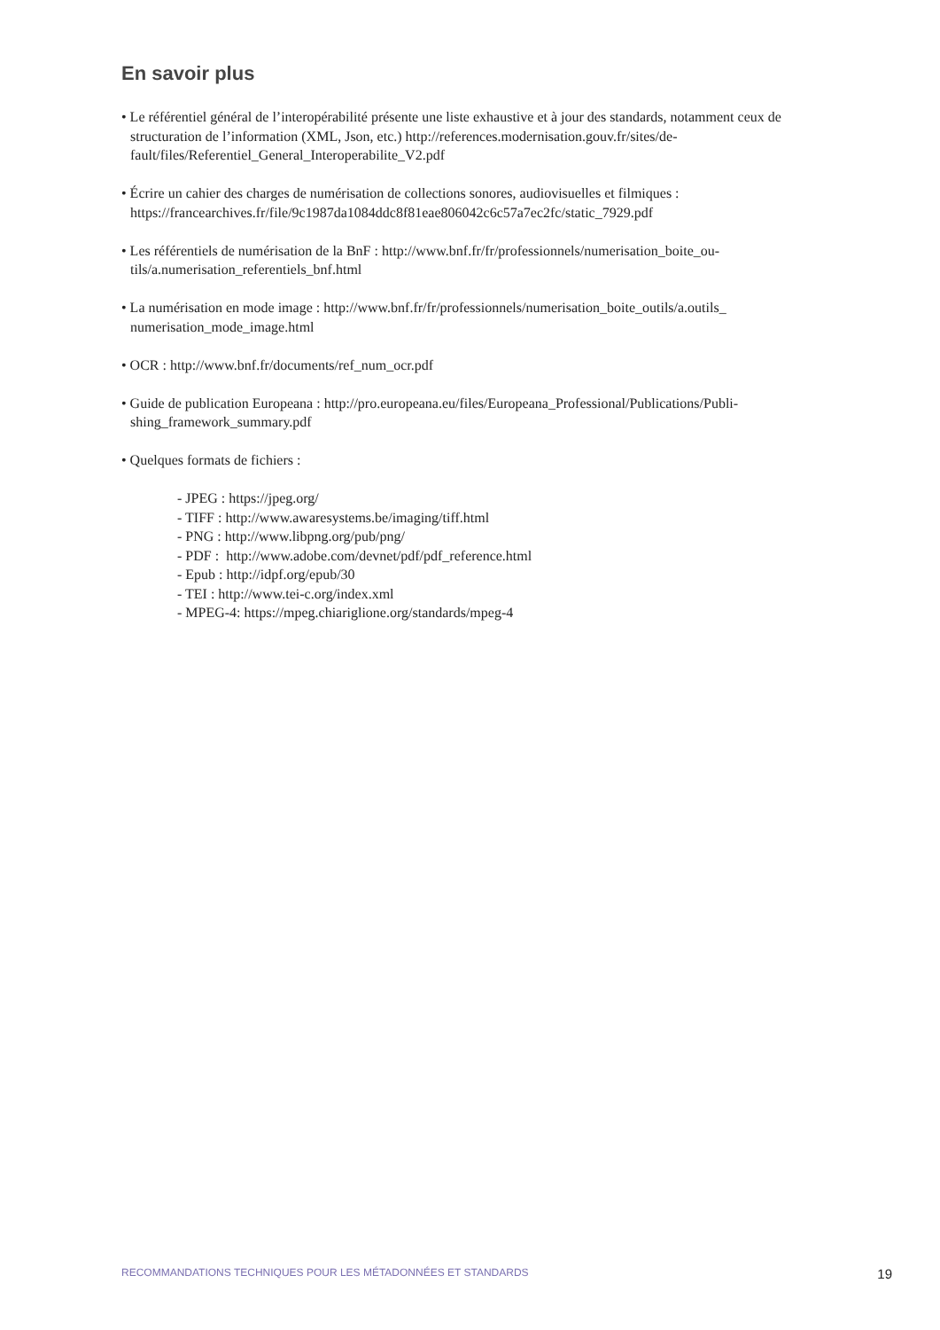En savoir plus
• Le référentiel général de l’interopérabilité présente une liste exhaustive et à jour des standards, notamment ceux de structuration de l’information (XML, Json, etc.) http://references.modernisation.gouv.fr/sites/de-fault/files/Referentiel_General_Interoperabilite_V2.pdf
• Écrire un cahier des charges de numérisation de collections sonores, audiovisuelles et filmiques : https://francearchives.fr/file/9c1987da1084ddc8f81eae806042c6c57a7ec2fc/static_7929.pdf
• Les référentiels de numérisation de la BnF : http://www.bnf.fr/fr/professionnels/numerisation_boite_ou-tils/a.numerisation_referentiels_bnf.html
• La numérisation en mode image : http://www.bnf.fr/fr/professionnels/numerisation_boite_outils/a.outils_ numerisation_mode_image.html
• OCR : http://www.bnf.fr/documents/ref_num_ocr.pdf
• Guide de publication Europeana : http://pro.europeana.eu/files/Europeana_Professional/Publications/Publi-shing_framework_summary.pdf
• Quelques formats de fichiers :
- JPEG : https://jpeg.org/
- TIFF : http://www.awaresystems.be/imaging/tiff.html
- PNG : http://www.libpng.org/pub/png/
- PDF : http://www.adobe.com/devnet/pdf/pdf_reference.html
- Epub : http://idpf.org/epub/30
- TEI : http://www.tei-c.org/index.xml
- MPEG-4: https://mpeg.chiariglione.org/standards/mpeg-4
RECOMMANDATIONS TECHNIQUES POUR LES MÉTADONNÉES ET STANDARDS 19